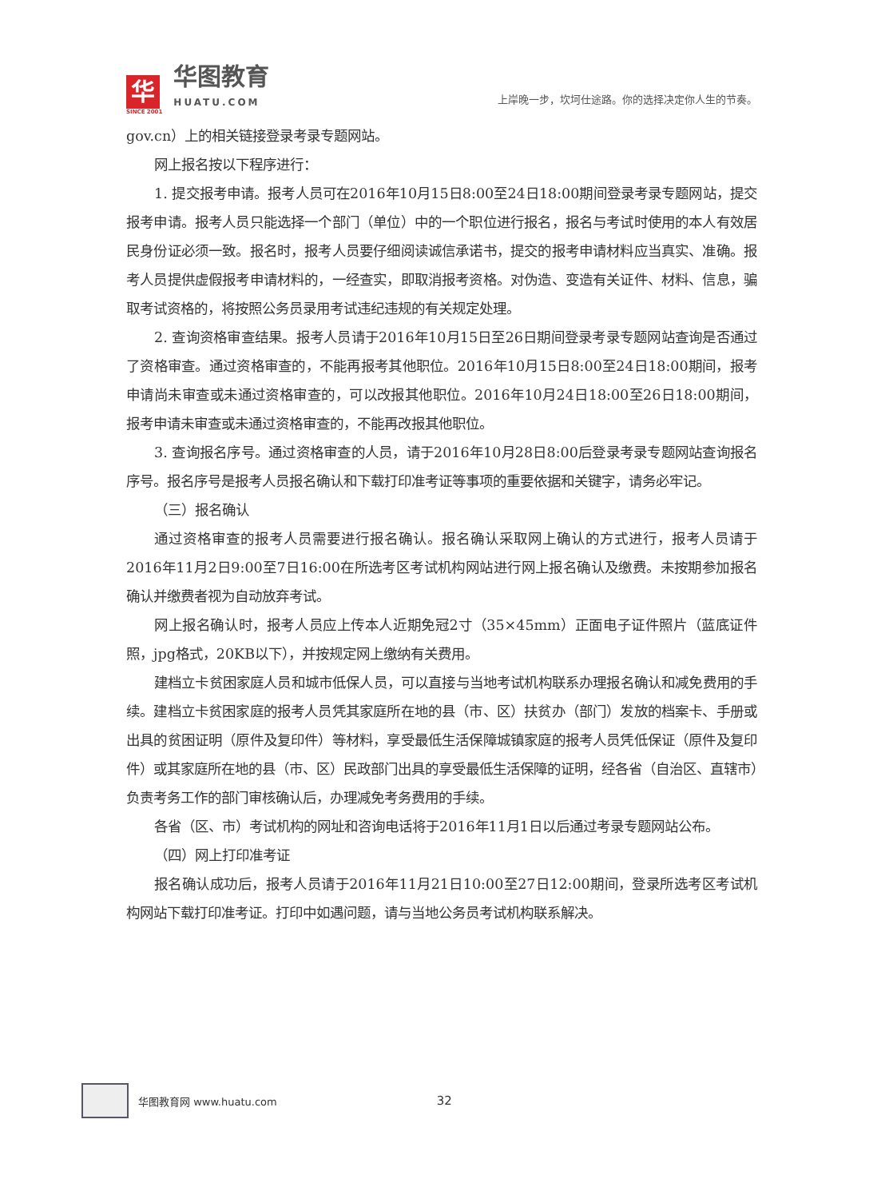华
SINCE 2001
华图教育
HUATU.COM
上岸晚一步，坎坷仕途路。你的选择决定你人生的节奏。
gov.cn）上的相关链接登录考录专题网站。
网上报名按以下程序进行：
1. 提交报考申请。报考人员可在2016年10月15日8:00至24日18:00期间登录考录专题网站，提交报考申请。报考人员只能选择一个部门（单位）中的一个职位进行报名，报名与考试时使用的本人有效居民身份证必须一致。报名时，报考人员要仔细阅读诚信承诺书，提交的报考申请材料应当真实、准确。报考人员提供虚假报考申请材料的，一经查实，即取消报考资格。对伪造、变造有关证件、材料、信息，骗取考试资格的，将按照公务员录用考试违纪违规的有关规定处理。
2. 查询资格审查结果。报考人员请于2016年10月15日至26日期间登录考录专题网站查询是否通过了资格审查。通过资格审查的，不能再报考其他职位。2016年10月15日8:00至24日18:00期间，报考申请尚未审查或未通过资格审查的，可以改报其他职位。2016年10月24日18:00至26日18:00期间，报考申请未审查或未通过资格审查的，不能再改报其他职位。
3. 查询报名序号。通过资格审查的人员，请于2016年10月28日8:00后登录考录专题网站查询报名序号。报名序号是报考人员报名确认和下载打印准考证等事项的重要依据和关键字，请务必牢记。
（三）报名确认
通过资格审查的报考人员需要进行报名确认。报名确认采取网上确认的方式进行，报考人员请于2016年11月2日9:00至7日16:00在所选考区考试机构网站进行网上报名确认及缴费。未按期参加报名确认并缴费者视为自动放弃考试。
网上报名确认时，报考人员应上传本人近期免冠2寸（35×45mm）正面电子证件照片（蓝底证件照，jpg格式，20KB以下），并按规定网上缴纳有关费用。
建档立卡贫困家庭人员和城市低保人员，可以直接与当地考试机构联系办理报名确认和减免费用的手续。建档立卡贫困家庭的报考人员凭其家庭所在地的县（市、区）扶贫办（部门）发放的档案卡、手册或出具的贫困证明（原件及复印件）等材料，享受最低生活保障城镇家庭的报考人员凭低保证（原件及复印件）或其家庭所在地的县（市、区）民政部门出具的享受最低生活保障的证明，经各省（自治区、直辖市）负责考务工作的部门审核确认后，办理减免考务费用的手续。
各省（区、市）考试机构的网址和咨询电话将于2016年11月1日以后通过考录专题网站公布。
（四）网上打印准考证
报名确认成功后，报考人员请于2016年11月21日10:00至27日12:00期间，登录所选考区考试机构网站下载打印准考证。打印中如遇问题，请与当地公务员考试机构联系解决。
华图教育网 www.huatu.com 32